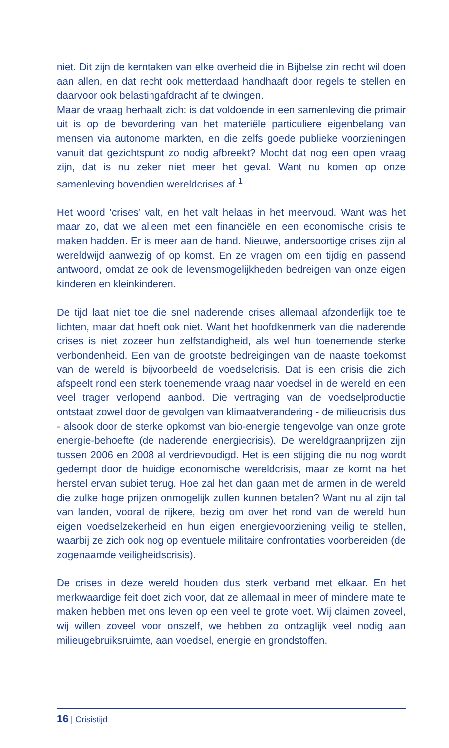niet. Dit zijn de kerntaken van elke overheid die in Bijbelse zin recht wil doen aan allen, en dat recht ook metterdaad handhaaft door regels te stellen en daarvoor ook belastingafdracht af te dwingen.
Maar de vraag herhaalt zich: is dat voldoende in een samenleving die primair uit is op de bevordering van het materiële particuliere eigenbelang van mensen via autonome markten, en die zelfs goede publieke voorzieningen vanuit dat gezichtspunt zo nodig afbreekt? Mocht dat nog een open vraag zijn, dat is nu zeker niet meer het geval. Want nu komen op onze samenleving bovendien wereldcrises af.<sup>1</sup>
Het woord ‘crises’ valt, en het valt helaas in het meervoud. Want was het maar zo, dat we alleen met een financiële en een economische crisis te maken hadden. Er is meer aan de hand. Nieuwe, andersoortige crises zijn al wereldwijd aanwezig of op komst. En ze vragen om een tijdig en passend antwoord, omdat ze ook de levensmogelijkheden bedreigen van onze eigen kinderen en kleinkinderen.
De tijd laat niet toe die snel naderende crises allemaal afzonderlijk toe te lichten, maar dat hoeft ook niet. Want het hoofdkenmerk van die naderende crises is niet zozeer hun zelfstandigheid, als wel hun toenemende sterke verbondenheid. Een van de grootste bedreigingen van de naaste toekomst van de wereld is bijvoorbeeld de voedselcrisis. Dat is een crisis die zich afspeelt rond een sterk toenemende vraag naar voedsel in de wereld en een veel trager verlopend aanbod. Die vertraging van de voedselproductie ontstaat zowel door de gevolgen van klimaatverandering - de milieucrisis dus - alsook door de sterke opkomst van bio-energie tengevolge van onze grote energie-behoefte (de naderende energiecrisis). De wereldgraanprijzen zijn tussen 2006 en 2008 al verdrievoudigd. Het is een stijging die nu nog wordt gedempt door de huidige economische wereldcrisis, maar ze komt na het herstel ervan subiet terug. Hoe zal het dan gaan met de armen in de wereld die zulke hoge prijzen onmogelijk zullen kunnen betalen? Want nu al zijn tal van landen, vooral de rijkere, bezig om over het rond van de wereld hun eigen voedselzekerheid en hun eigen energievoorziening veilig te stellen, waarbij ze zich ook nog op eventuele militaire confrontaties voorbereiden (de zogenaamde veiligheidscrisis).
De crises in deze wereld houden dus sterk verband met elkaar. En het merkwaardige feit doet zich voor, dat ze allemaal in meer of mindere mate te maken hebben met ons leven op een veel te grote voet. Wij claimen zoveel, wij willen zoveel voor onszelf, we hebben zo ontzaglijk veel nodig aan milieugebruiksruimte, aan voedsel, energie en grondstoffen.
16 | Crisistijd